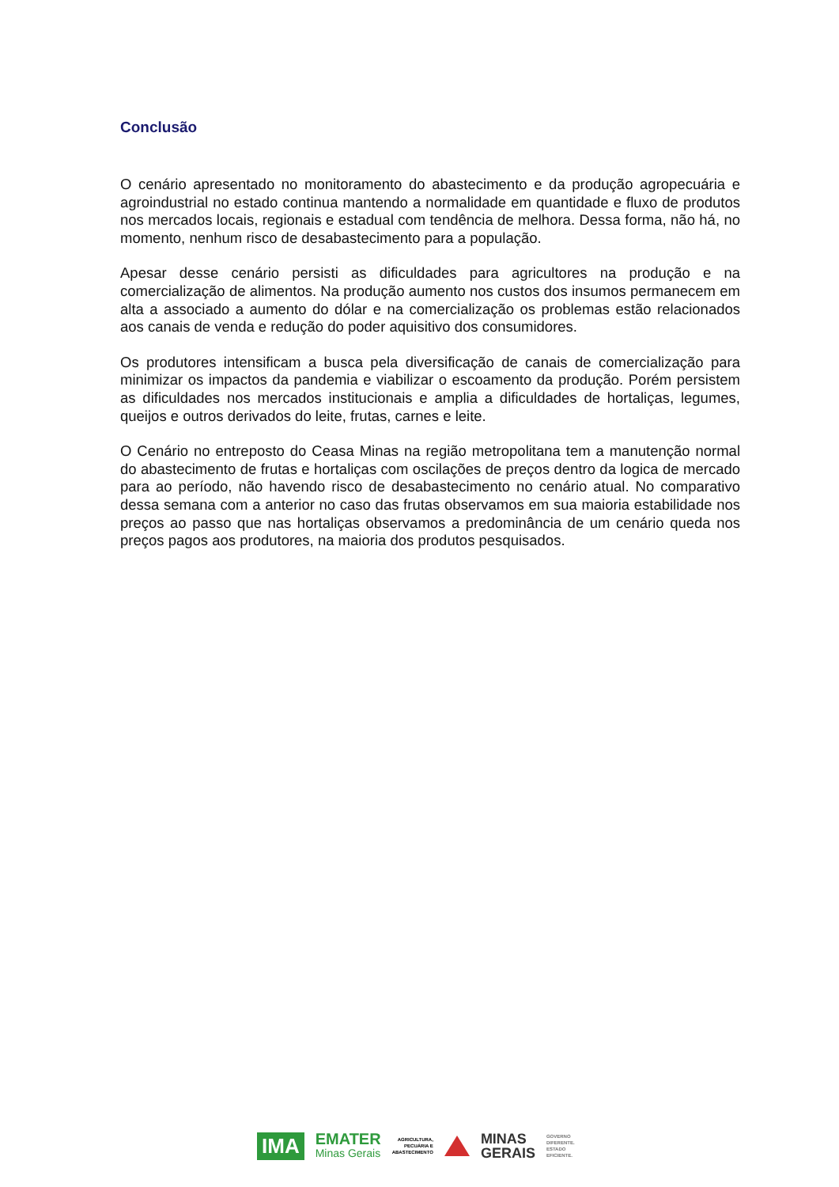Conclusão
O cenário apresentado no monitoramento do abastecimento e da produção agropecuária e agroindustrial no estado continua mantendo a normalidade em quantidade e fluxo de produtos nos mercados locais, regionais e estadual com tendência de melhora. Dessa forma, não há, no momento, nenhum risco de desabastecimento para a população.
Apesar desse cenário persisti as dificuldades para agricultores na produção e na comercialização de alimentos. Na produção aumento nos custos dos insumos permanecem em alta a associado a aumento do dólar e na comercialização os problemas estão relacionados aos canais de venda e redução do poder aquisitivo dos consumidores.
Os produtores intensificam a busca pela diversificação de canais de comercialização para minimizar os impactos da pandemia e viabilizar o escoamento da produção. Porém persistem as dificuldades nos mercados institucionais e amplia a dificuldades de hortaliças, legumes, queijos e outros derivados do leite, frutas, carnes e leite.
O Cenário no entreposto do Ceasa Minas na região metropolitana tem a manutenção normal do abastecimento de frutas e hortaliças com oscilações de preços dentro da logica de mercado para ao período, não havendo risco de desabastecimento no cenário atual. No comparativo dessa semana com a anterior no caso das frutas observamos em sua maioria estabilidade nos preços ao passo que nas hortaliças observamos a predominância de um cenário queda nos preços pagos aos produtores, na maioria dos produtos pesquisados.
IMA
EMATER
Minas Gerais
AGRICULTURA,
PECUÁRIA E
ABASTECIMENTO
MINAS
GERAIS
GOVERNO
DIFERENTE.
ESTADO
EFICIENTE.